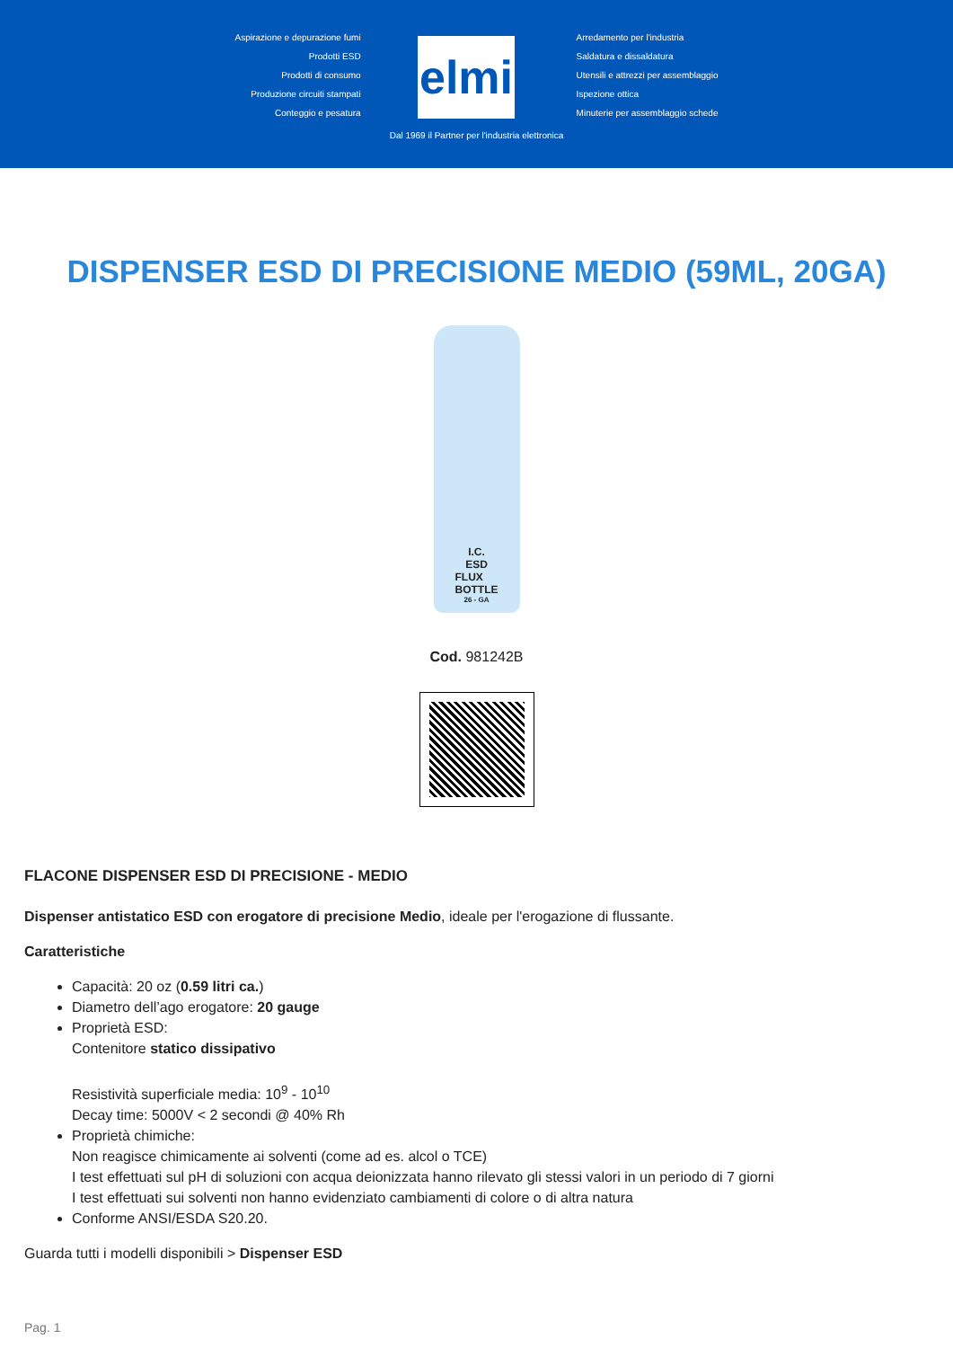Aspirazione e depurazione fumi
Prodotti ESD
Prodotti di consumo
Produzione circuiti stampati
Conteggio e pesatura
elmi
Arredamento per l'industria
Saldatura e dissaldatura
Utensili e attrezzi per assemblaggio
Ispezione ottica
Minuterie per assemblaggio schede
Dal 1969 il Partner per l'industria elettronica
DISPENSER ESD DI PRECISIONE MEDIO (59ML, 20GA)
I.C.
ESD
FLUX
BOTTLE
26 - GA
Cod. 981242B
FLACONE DISPENSER ESD DI PRECISIONE - MEDIO
Dispenser antistatico ESD con erogatore di precisione Medio, ideale per l'erogazione di flussante.
Caratteristiche
Capacità: 20 oz (0.59 litri ca.)
Diametro dell’ago erogatore: 20 gauge
Proprietà ESD:
Contenitore statico dissipativo
Resistività superficiale media: 10<sup>9</sup> - 10<sup>10</sup>
Decay time: 5000V < 2 secondi @ 40% Rh
Proprietà chimiche:
Non reagisce chimicamente ai solventi (come ad es. alcol o TCE)
I test effettuati sul pH di soluzioni con acqua deionizzata hanno rilevato gli stessi valori in un periodo di 7 giorni
I test effettuati sui solventi non hanno evidenziato cambiamenti di colore o di altra natura
Conforme ANSI/ESDA S20.20.
Guarda tutti i modelli disponibili > Dispenser ESD
Pag. 1